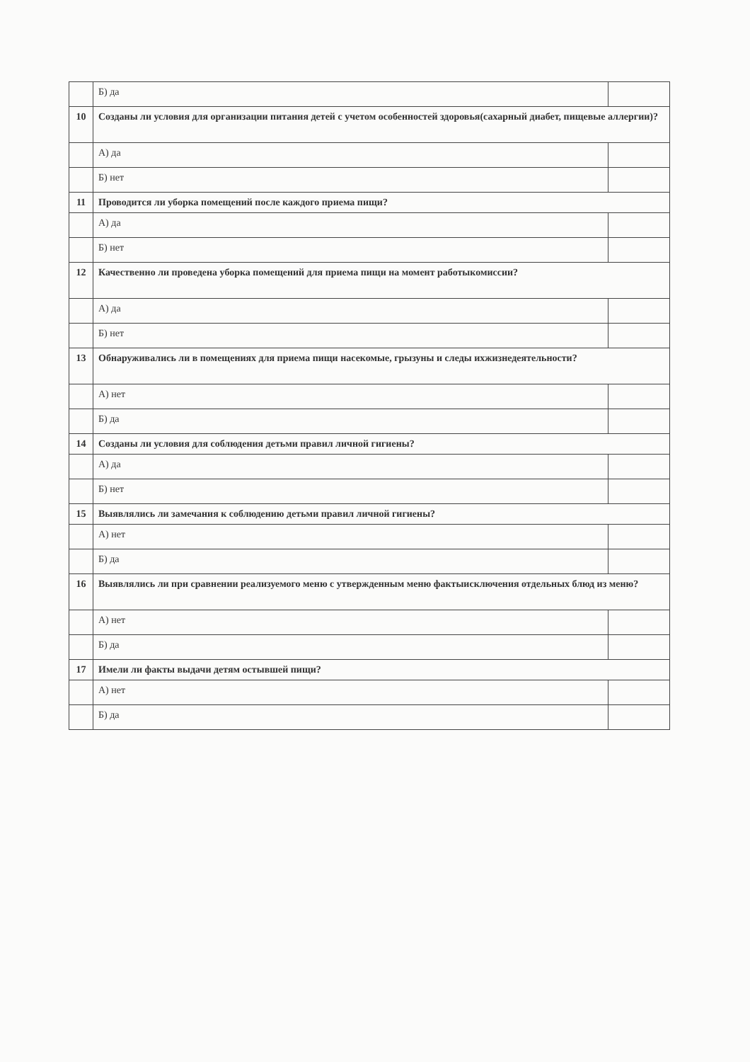| | Б) да | |
| 10 | Созданы ли условия для организации питания детей с учетом особенностей здоровья(сахарный диабет, пищевые аллергии)? | |
| | А) да | |
| | Б) нет | |
| 11 | Проводится ли уборка помещений после каждого приема пищи? | |
| | А) да | |
| | Б) нет | |
| 12 | Качественно ли проведена уборка помещений для приема пищи на момент работыкомиссии? | |
| | А) да | |
| | Б) нет | |
| 13 | Обнаруживались ли в помещениях для приема пищи насекомые, грызуны и следы ихжизнедеятельности? | |
| | А) нет | |
| | Б) да | |
| 14 | Созданы ли условия для соблюдения детьми правил личной гигиены? | |
| | А) да | |
| | Б) нет | |
| 15 | Выявлялись ли замечания к соблюдению детьми правил личной гигиены? | |
| | А) нет | |
| | Б) да | |
| 16 | Выявлялись ли при сравнении реализуемого меню с утвержденным меню фактыисключения отдельных блюд из меню? | |
| | А) нет | |
| | Б) да | |
| 17 | Имели ли факты выдачи детям остывшей пищи? | |
| | А) нет | |
| | Б) да | |